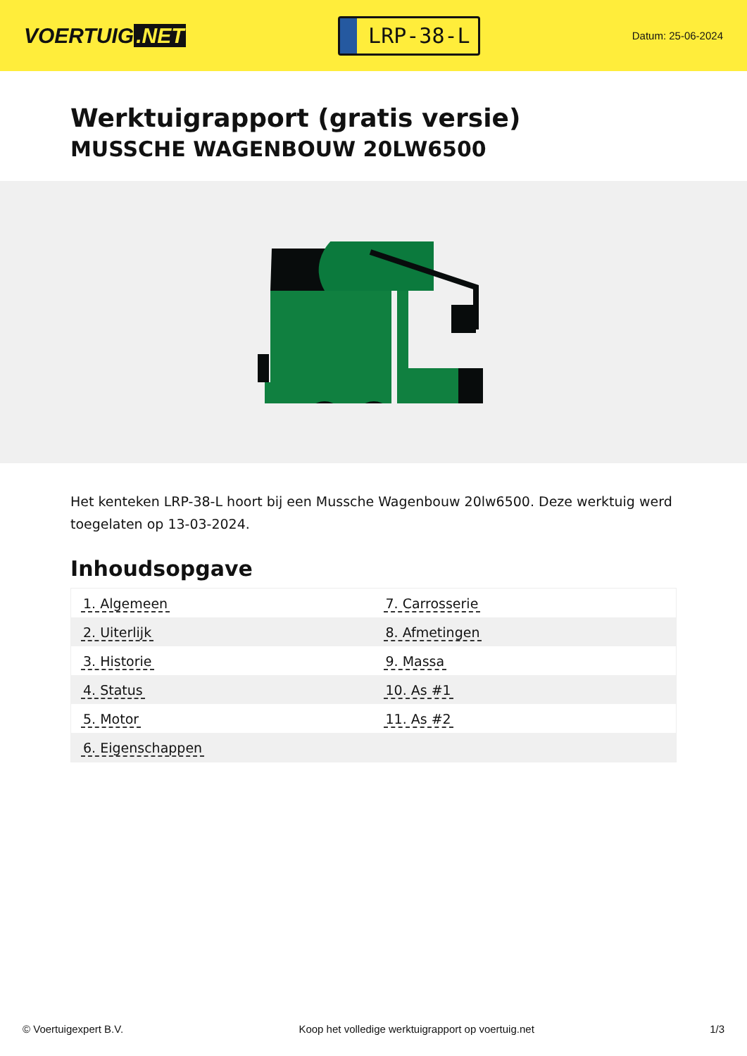VOERTUIG.NET
LRP-38-L
Datum: 25-06-2024
Werktuigrapport (gratis versie)
MUSSCHE WAGENBOUW 20LW6500
Het kenteken LRP-38-L hoort bij een Mussche Wagenbouw 20lw6500. Deze werktuig werd toegelaten op 13-03-2024.
Inhoudsopgave
| 1. Algemeen | 7. Carrosserie |
| 2. Uiterlijk | 8. Afmetingen |
| 3. Historie | 9. Massa |
| 4. Status | 10. As #1 |
| 5. Motor | 11. As #2 |
| 6. Eigenschappen | |
© Voertuigexpert B.V. Koop het volledige werktuigrapport op voertuig.net 1/3